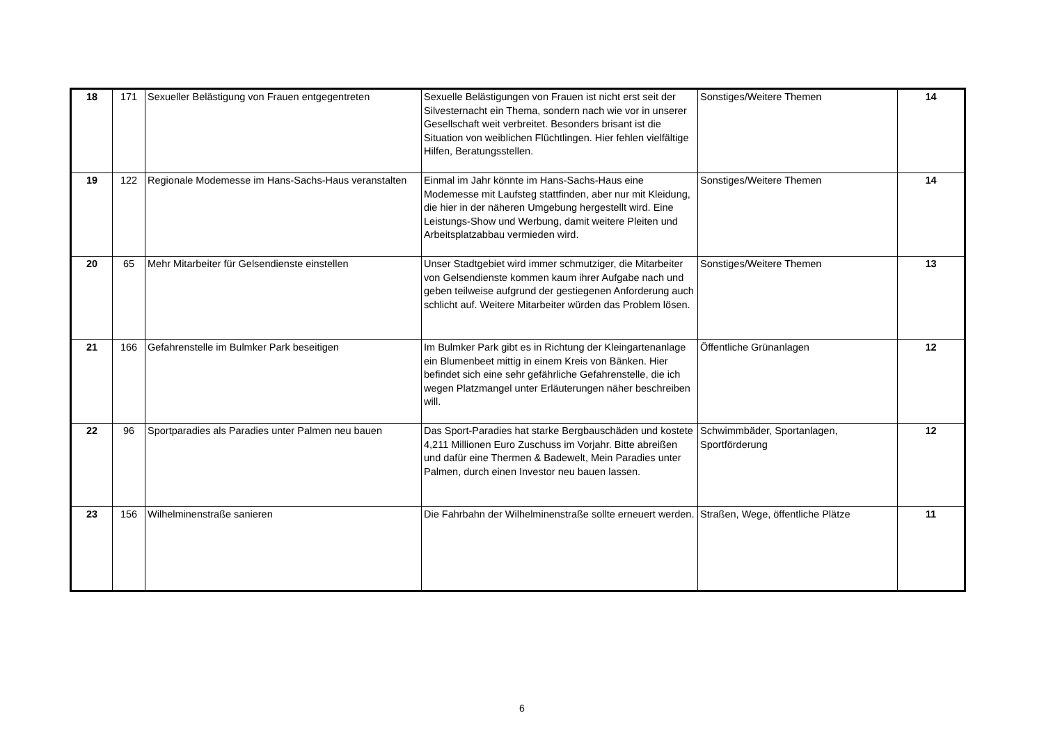| 18 | 171 | Sexueller Belästigung von Frauen entgegentreten | Sexuelle Belästigungen von Frauen ist nicht erst seit der Silvesternacht ein Thema, sondern nach wie vor in unserer Gesellschaft weit verbreitet. Besonders brisant ist die Situation von weiblichen Flüchtlingen. Hier fehlen vielfältige Hilfen, Beratungsstellen. | Sonstiges/Weitere Themen | 14 |
| 19 | 122 | Regionale Modemesse im Hans-Sachs-Haus veranstalten | Einmal im Jahr könnte im Hans-Sachs-Haus eine Modemesse mit Laufsteg stattfinden, aber nur mit Kleidung, die hier in der näheren Umgebung hergestellt wird. Eine Leistungs-Show und Werbung, damit weitere Pleiten und Arbeitsplatzabbau vermieden wird. | Sonstiges/Weitere Themen | 14 |
| 20 | 65 | Mehr Mitarbeiter für Gelsendienste einstellen | Unser Stadtgebiet wird immer schmutziger, die Mitarbeiter von Gelsendienste kommen kaum ihrer Aufgabe nach und geben teilweise aufgrund der gestiegenen Anforderung auch schlicht auf. Weitere Mitarbeiter würden das Problem lösen. | Sonstiges/Weitere Themen | 13 |
| 21 | 166 | Gefahrenstelle im Bulmker Park beseitigen | Im Bulmker Park gibt es in Richtung der Kleingartenanlage ein Blumenbeet mittig in einem Kreis von Bänken. Hier befindet sich eine sehr gefährliche Gefahrenstelle, die ich wegen Platzmangel unter Erläuterungen näher beschreiben will. | Öffentliche Grünanlagen | 12 |
| 22 | 96 | Sportparadies als Paradies unter Palmen neu bauen | Das Sport-Paradies hat starke Bergbauschäden und kostete 4,211 Millionen Euro Zuschuss im Vorjahr. Bitte abreißen und dafür eine Thermen & Badewelt, Mein Paradies unter Palmen, durch einen Investor neu bauen lassen. | Schwimmbäder, Sportanlagen, Sportförderung | 12 |
| 23 | 156 | Wilhelminenstraße sanieren | Die Fahrbahn der Wilhelminenstraße sollte erneuert werden. | Straßen, Wege, öffentliche Plätze | 11 |
6